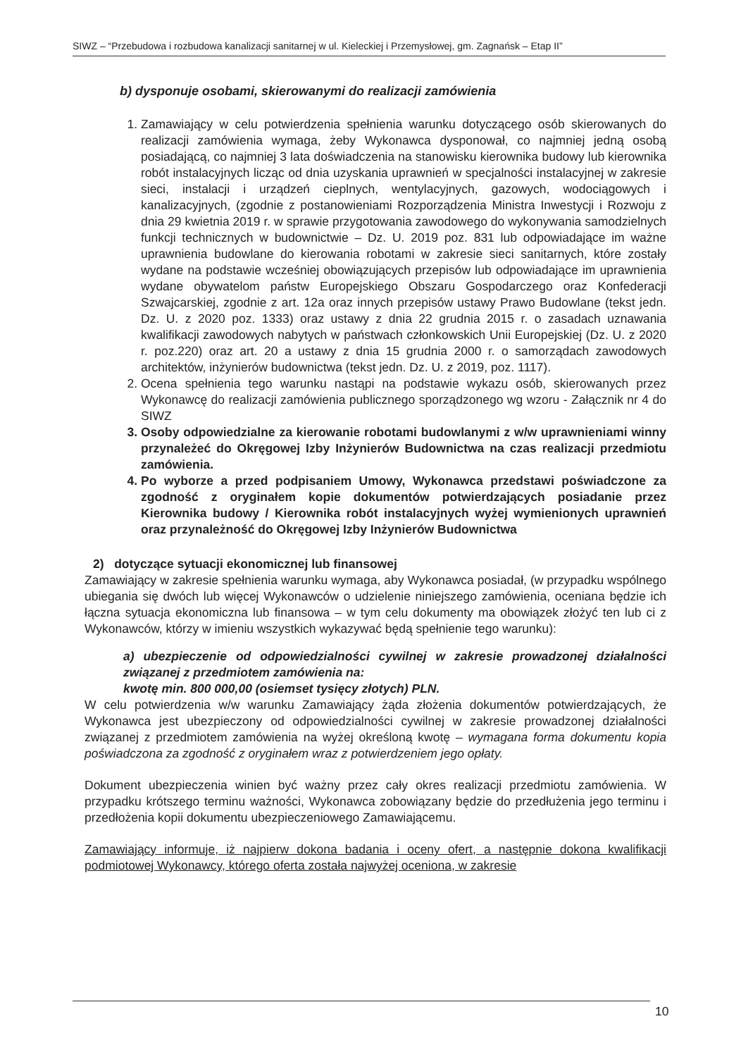SIWZ – “Przebudowa i rozbudowa kanalizacji sanitarnej w ul. Kieleckiej i Przemysłowej, gm. Zagnańsk – Etap II”
b) dysponuje osobami, skierowanymi do realizacji zamówienia
1. Zamawiający w celu potwierdzenia spełnienia warunku dotyczącego osób skierowanych do realizacji zamówienia wymaga, żeby Wykonawca dysponował, co najmniej jedną osobą posiadającą, co najmniej 3 lata doświadczenia na stanowisku kierownika budowy lub kierownika robót instalacyjnych licząc od dnia uzyskania uprawnień w specjalności instalacyjnej w zakresie sieci, instalacji i urządzeń cieplnych, wentylacyjnych, gazowych, wodociągowych i kanalizacyjnych, (zgodnie z postanowieniami Rozporządzenia Ministra Inwestycji i Rozwoju z dnia 29 kwietnia 2019 r. w sprawie przygotowania zawodowego do wykonywania samodzielnych funkcji technicznych w budownictwie – Dz. U. 2019 poz. 831 lub odpowiadające im ważne uprawnienia budowlane do kierowania robotami w zakresie sieci sanitarnych, które zostały wydane na podstawie wcześniej obowiązujących przepisów lub odpowiadające im uprawnienia wydane obywatelom państw Europejskiego Obszaru Gospodarczego oraz Konfederacji Szwajcarskiej, zgodnie z art. 12a oraz innych przepisów ustawy Prawo Budowlane (tekst jedn. Dz. U. z 2020 poz. 1333) oraz ustawy z dnia 22 grudnia 2015 r. o zasadach uznawania kwalifikacji zawodowych nabytych w państwach członkowskich Unii Europejskiej (Dz. U. z 2020 r. poz.220) oraz art. 20 a ustawy z dnia 15 grudnia 2000 r. o samorządach zawodowych architektów, inżynierów budownictwa (tekst jedn. Dz. U. z 2019, poz. 1117).
2. Ocena spełnienia tego warunku nastąpi na podstawie wykazu osób, skierowanych przez Wykonawcę do realizacji zamówienia publicznego sporządzonego wg wzoru - Załącznik nr 4 do SIWZ
3. Osoby odpowiedzialne za kierowanie robotami budowlanymi z w/w uprawnieniami winny przynależeć do Okręgowej Izby Inżynierów Budownictwa na czas realizacji przedmiotu zamówienia.
4. Po wyborze a przed podpisaniem Umowy, Wykonawca przedstawi poświadczone za zgodność z oryginałem kopie dokumentów potwierdzających posiadanie przez Kierownika budowy / Kierownika robót instalacyjnych wyżej wymienionych uprawnień oraz przynależność do Okręgowej Izby Inżynierów Budownictwa
2) dotyczące sytuacji ekonomicznej lub finansowej
Zamawiający w zakresie spełnienia warunku wymaga, aby Wykonawca posiadał, (w przypadku wspólnego ubiegania się dwóch lub więcej Wykonawców o udzielenie niniejszego zamówienia, oceniana będzie ich łączna sytuacja ekonomiczna lub finansowa – w tym celu dokumenty ma obowiązek złożyć ten lub ci z Wykonawców, którzy w imieniu wszystkich wykazywać będą spełnienie tego warunku):
a) ubezpieczenie od odpowiedzialności cywilnej w zakresie prowadzonej działalności związanej z przedmiotem zamówienia na:
kwotę min. 800 000,00 (osiemset tysięcy złotych) PLN.
W celu potwierdzenia w/w warunku Zamawiający żąda złożenia dokumentów potwierdzających, że Wykonawca jest ubezpieczony od odpowiedzialności cywilnej w zakresie prowadzonej działalności związanej z przedmiotem zamówienia na wyżej określoną kwotę – wymagana forma dokumentu kopia poświadczona za zgodność z oryginałem wraz z potwierdzeniem jego opłaty.
Dokument ubezpieczenia winien być ważny przez cały okres realizacji przedmiotu zamówienia. W przypadku krótszego terminu ważności, Wykonawca zobowiązany będzie do przedłużenia jego terminu i przedłożenia kopii dokumentu ubezpieczeniowego Zamawiającemu.
Zamawiający informuje, iż najpierw dokona badania i oceny ofert, a następnie dokona kwalifikacji podmiotowej Wykonawcy, którego oferta została najwyżej oceniona, w zakresie
10